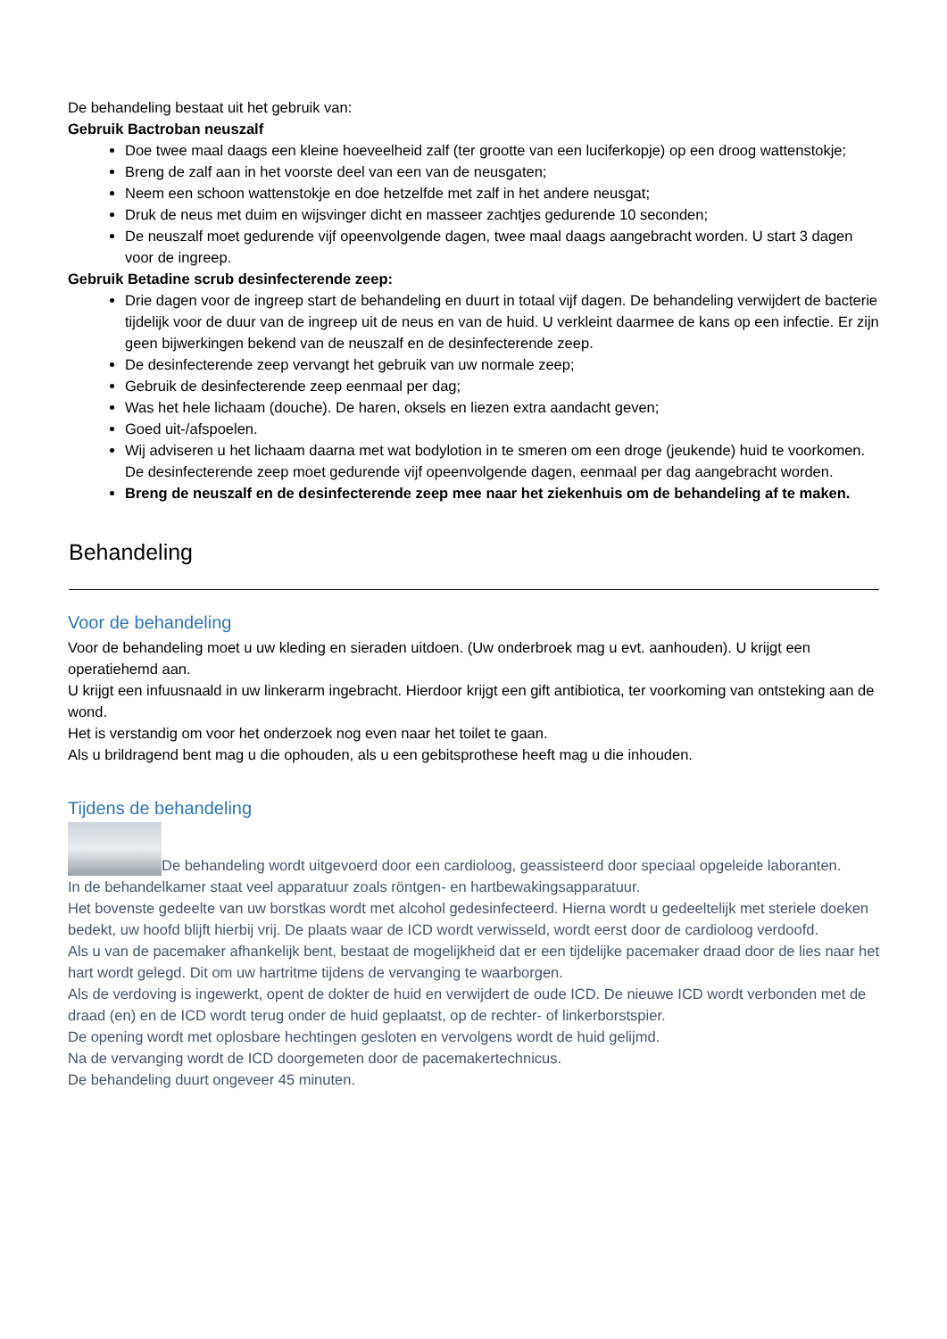De behandeling bestaat uit het gebruik van:
Gebruik Bactroban neuszalf
Doe twee maal daags een kleine hoeveelheid zalf (ter grootte van een luciferkopje) op een droog wattenstokje;
Breng de zalf aan in het voorste deel van een van de neusgaten;
Neem een schoon wattenstokje en doe hetzelfde met zalf in het andere neusgat;
Druk de neus met duim en wijsvinger dicht en masseer zachtjes gedurende 10 seconden;
De neuszalf moet gedurende vijf opeenvolgende dagen, twee maal daags aangebracht worden. U start 3 dagen voor de ingreep.
Gebruik Betadine scrub desinfecterende zeep:
Drie dagen voor de ingreep start de behandeling en duurt in totaal vijf dagen. De behandeling verwijdert de bacterie tijdelijk voor de duur van de ingreep uit de neus en van de huid. U verkleint daarmee de kans op een infectie. Er zijn geen bijwerkingen bekend van de neuszalf en de desinfecterende zeep.
De desinfecterende zeep vervangt het gebruik van uw normale zeep;
Gebruik de desinfecterende zeep eenmaal per dag;
Was het hele lichaam (douche). De haren, oksels en liezen extra aandacht geven;
Goed uit-/afspoelen.
Wij adviseren u het lichaam daarna met wat bodylotion in te smeren om een droge (jeukende) huid te voorkomen. De desinfecterende zeep moet gedurende vijf opeenvolgende dagen, eenmaal per dag aangebracht worden.
Breng de neuszalf en de desinfecterende zeep mee naar het ziekenhuis om de behandeling af te maken.
Behandeling
Voor de behandeling
Voor de behandeling moet u uw kleding en sieraden uitdoen. (Uw onderbroek mag u evt. aanhouden). U krijgt een operatiehemd aan.
U krijgt een infuusnaald in uw linkerarm ingebracht. Hierdoor krijgt een gift antibiotica, ter voorkoming van ontsteking aan de wond.
Het is verstandig om voor het onderzoek nog even naar het toilet te gaan.
Als u brildragend bent mag u die ophouden, als u een gebitsprothese heeft mag u die inhouden.
Tijdens de behandeling
De behandeling wordt uitgevoerd door een cardioloog, geassisteerd door speciaal opgeleide laboranten.
In de behandelkamer staat veel apparatuur zoals röntgen- en hartbewakingsapparatuur.
Het bovenste gedeelte van uw borstkas wordt met alcohol gedesinfecteerd. Hierna wordt u gedeeltelijk met steriele doeken bedekt, uw hoofd blijft hierbij vrij. De plaats waar de ICD wordt verwisseld, wordt eerst door de cardioloog verdoofd.
Als u van de pacemaker afhankelijk bent, bestaat de mogelijkheid dat er een tijdelijke pacemaker draad door de lies naar het hart wordt gelegd. Dit om uw hartritme tijdens de vervanging te waarborgen.
Als de verdoving is ingewerkt, opent de dokter de huid en verwijdert de oude ICD. De nieuwe ICD wordt verbonden met de draad (en) en de ICD wordt terug onder de huid geplaatst, op de rechter- of linkerborstspier.
De opening wordt met oplosbare hechtingen gesloten en vervolgens wordt de huid gelijmd.
Na de vervanging wordt de ICD doorgemeten door de pacemakertechnicus.
De behandeling duurt ongeveer 45 minuten.